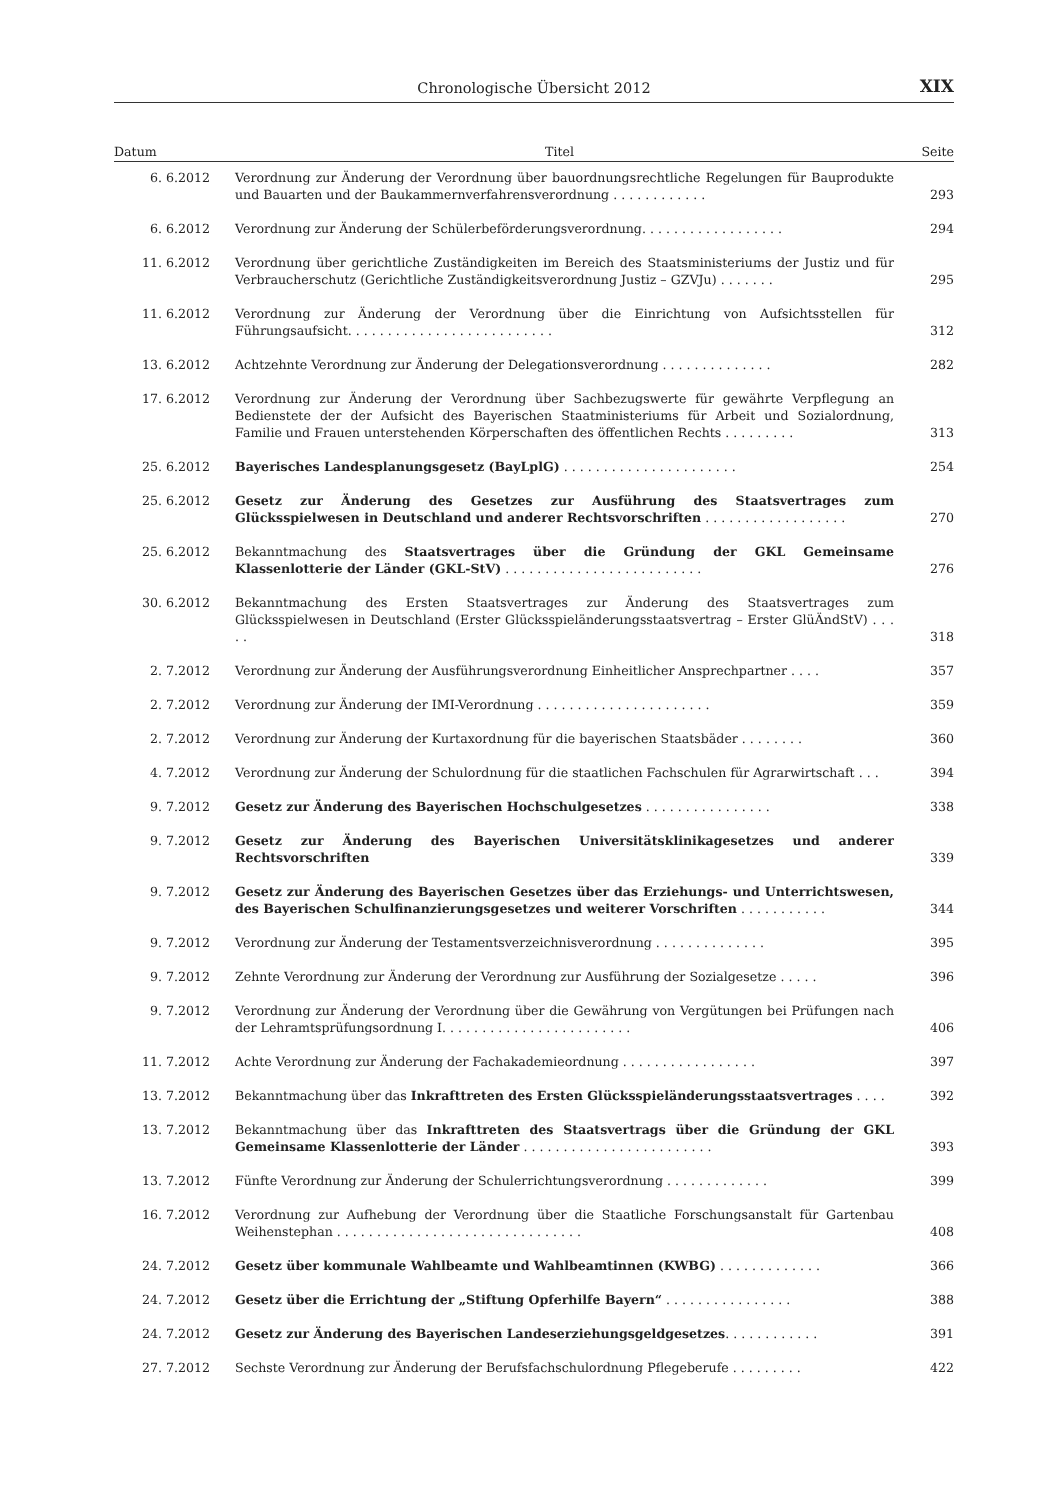Chronologische Übersicht 2012
XIX
| Datum | Titel | Seite |
| --- | --- | --- |
| 6. 6.2012 | Verordnung zur Änderung der Verordnung über bauordnungsrechtliche Regelungen für Bauprodukte und Bauarten und der Baukammernverfahrensverordnung . . . . . . . . . . . . | 293 |
| 6. 6.2012 | Verordnung zur Änderung der Schülerbeförderungsverordnung. . . . . . . . . . . . . . . . . . | 294 |
| 11. 6.2012 | Verordnung über gerichtliche Zuständigkeiten im Bereich des Staatsministeriums der Justiz und für Verbraucherschutz (Gerichtliche Zuständigkeitsverordnung Justiz – GZVJu) . . . . . . . | 295 |
| 11. 6.2012 | Verordnung zur Änderung der Verordnung über die Einrichtung von Aufsichtsstellen für Führungsaufsicht. . . . . . . . . . . . . . . . . . . . . . . . . . | 312 |
| 13. 6.2012 | Achtzehnte Verordnung zur Änderung der Delegationsverordnung . . . . . . . . . . . . . . | 282 |
| 17. 6.2012 | Verordnung zur Änderung der Verordnung über Sachbezugswerte für gewährte Verpflegung an Bedienstete der der Aufsicht des Bayerischen Staatministeriums für Arbeit und Sozialordnung, Familie und Frauen unterstehenden Körperschaften des öffentlichen Rechts . . . . . . . . . | 313 |
| 25. 6.2012 | Bayerisches Landesplanungsgesetz (BayLplG) . . . . . . . . . . . . . . . . . . . . . . | 254 |
| 25. 6.2012 | Gesetz zur Änderung des Gesetzes zur Ausführung des Staatsvertrages zum Glücksspielwesen in Deutschland und anderer Rechtsvorschriften . . . . . . . . . . . . . . . . . . | 270 |
| 25. 6.2012 | Bekanntmachung des Staatsvertrages über die Gründung der GKL Gemeinsame Klassenlotterie der Länder (GKL-StV) . . . . . . . . . . . . . . . . . . . . . . . . . | 276 |
| 30. 6.2012 | Bekanntmachung des Ersten Staatsvertrages zur Änderung des Staatsvertrages zum Glücksspielwesen in Deutschland (Erster Glücksspieländerungsstaatsvertrag – Erster GlüÄndStV) . . . . . | 318 |
| 2. 7.2012 | Verordnung zur Änderung der Ausführungsverordnung Einheitlicher Ansprechpartner . . . . | 357 |
| 2. 7.2012 | Verordnung zur Änderung der IMI-Verordnung . . . . . . . . . . . . . . . . . . . . . . | 359 |
| 2. 7.2012 | Verordnung zur Änderung der Kurtaxordnung für die bayerischen Staatsbäder . . . . . . . . | 360 |
| 4. 7.2012 | Verordnung zur Änderung der Schulordnung für die staatlichen Fachschulen für Agrarwirtschaft . . . | 394 |
| 9. 7.2012 | Gesetz zur Änderung des Bayerischen Hochschulgesetzes . . . . . . . . . . . . . . . . | 338 |
| 9. 7.2012 | Gesetz zur Änderung des Bayerischen Universitätsklinikagesetzes und anderer Rechtsvorschriften | 339 |
| 9. 7.2012 | Gesetz zur Änderung des Bayerischen Gesetzes über das Erziehungs- und Unterrichtswesen, des Bayerischen Schulfinanzierungsgesetzes und weiterer Vorschriften . . . . . . . . . . . | 344 |
| 9. 7.2012 | Verordnung zur Änderung der Testamentsverzeichnisverordnung . . . . . . . . . . . . . . | 395 |
| 9. 7.2012 | Zehnte Verordnung zur Änderung der Verordnung zur Ausführung der Sozialgesetze . . . . . | 396 |
| 9. 7.2012 | Verordnung zur Änderung der Verordnung über die Gewährung von Vergütungen bei Prüfungen nach der Lehramtsprüfungsordnung I. . . . . . . . . . . . . . . . . . . . . . . . | 406 |
| 11. 7.2012 | Achte Verordnung zur Änderung der Fachakademieordnung . . . . . . . . . . . . . . . . . | 397 |
| 13. 7.2012 | Bekanntmachung über das Inkrafttreten des Ersten Glücksspieländerungsstaatsvertrages . . . . | 392 |
| 13. 7.2012 | Bekanntmachung über das Inkrafttreten des Staatsvertrags über die Gründung der GKL Gemeinsame Klassenlotterie der Länder . . . . . . . . . . . . . . . . . . . . . . . . | 393 |
| 13. 7.2012 | Fünfte Verordnung zur Änderung der Schulerrichtungsverordnung . . . . . . . . . . . . . | 399 |
| 16. 7.2012 | Verordnung zur Aufhebung der Verordnung über die Staatliche Forschungsanstalt für Gartenbau Weihenstephan . . . . . . . . . . . . . . . . . . . . . . . . . . . . . . . | 408 |
| 24. 7.2012 | Gesetz über kommunale Wahlbeamte und Wahlbeamtinnen (KWBG) . . . . . . . . . . . . . | 366 |
| 24. 7.2012 | Gesetz über die Errichtung der „Stiftung Opferhilfe Bayern“ . . . . . . . . . . . . . . . . | 388 |
| 24. 7.2012 | Gesetz zur Änderung des Bayerischen Landeserziehungsgeldgesetzes . . . . . . . . . . . . | 391 |
| 27. 7.2012 | Sechste Verordnung zur Änderung der Berufsfachschulordnung Pflegeberufe . . . . . . . . . | 422 |